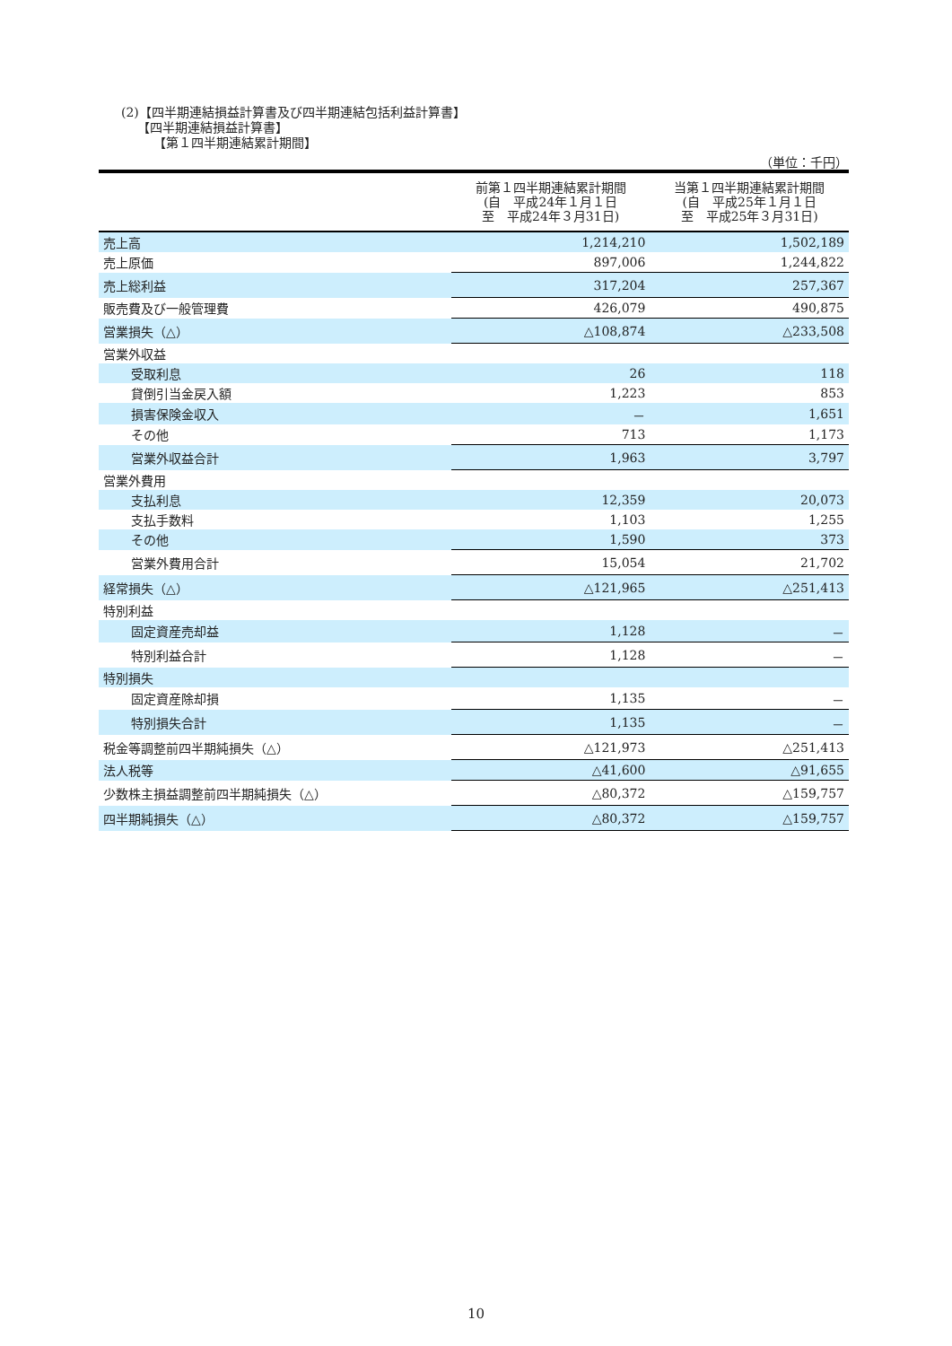(2)【四半期連結損益計算書及び四半期連結包括利益計算書】
【四半期連結損益計算書】
【第１四半期連結累計期間】
（単位：千円）
| | 前第１四半期連結累計期間 (自 平成24年１月１日 至 平成24年３月31日) | 当第１四半期連結累計期間 (自 平成25年１月１日 至 平成25年３月31日) |
| --- | --- | --- |
| 売上高 | 1,214,210 | 1,502,189 |
| 売上原価 | 897,006 | 1,244,822 |
| 売上総利益 | 317,204 | 257,367 |
| 販売費及び一般管理費 | 426,079 | 490,875 |
| 営業損失（△） | △108,874 | △233,508 |
| 営業外収益 | | |
| 受取利息 | 26 | 118 |
| 貸倒引当金戻入額 | 1,223 | 853 |
| 損害保険金収入 | － | 1,651 |
| その他 | 713 | 1,173 |
| 営業外収益合計 | 1,963 | 3,797 |
| 営業外費用 | | |
| 支払利息 | 12,359 | 20,073 |
| 支払手数料 | 1,103 | 1,255 |
| その他 | 1,590 | 373 |
| 営業外費用合計 | 15,054 | 21,702 |
| 経常損失（△） | △121,965 | △251,413 |
| 特別利益 | | |
| 固定資産売却益 | 1,128 | － |
| 特別利益合計 | 1,128 | － |
| 特別損失 | | |
| 固定資産除却損 | 1,135 | － |
| 特別損失合計 | 1,135 | － |
| 税金等調整前四半期純損失（△） | △121,973 | △251,413 |
| 法人税等 | △41,600 | △91,655 |
| 少数株主損益調整前四半期純損失（△） | △80,372 | △159,757 |
| 四半期純損失（△） | △80,372 | △159,757 |
10